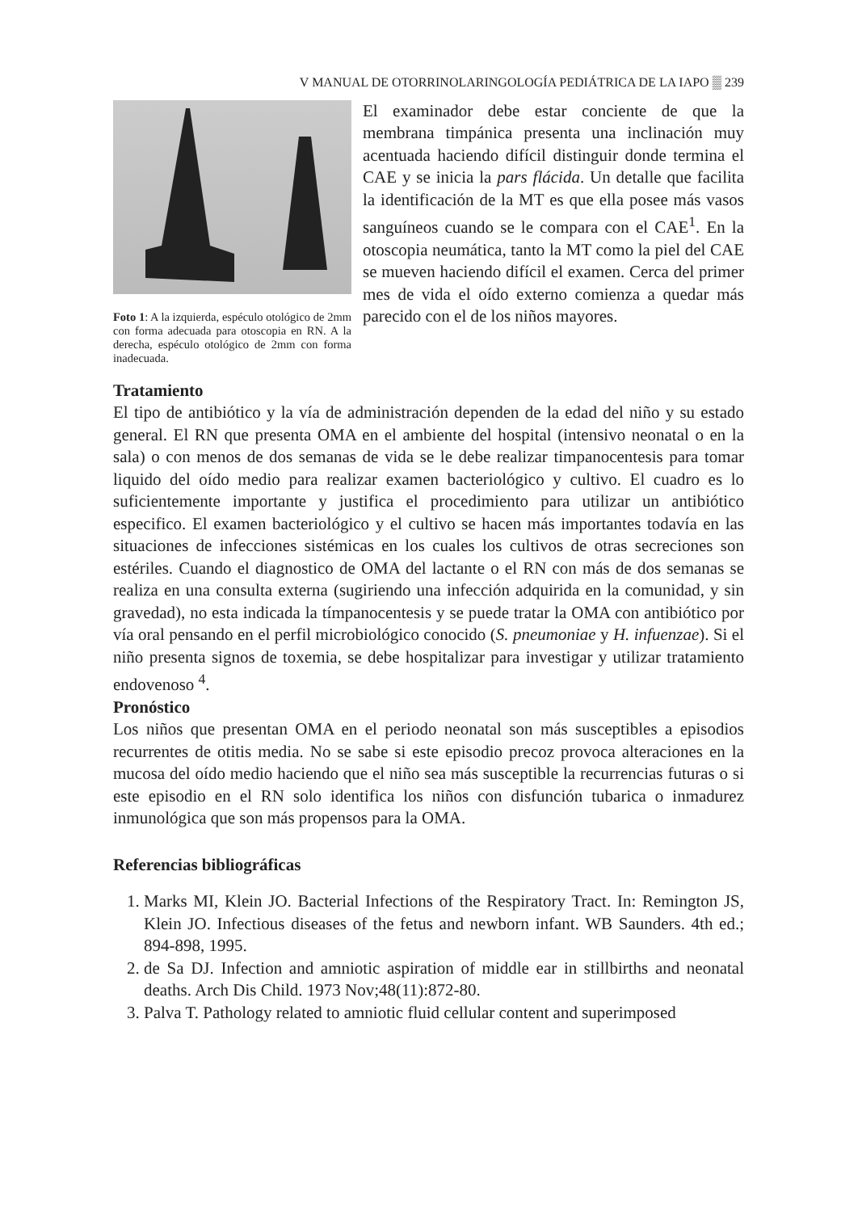V MANUAL DE OTORRINOLARINGOLOGÍA PEDIÁTRICA DE LA IAPO ▒ 239
Foto 1: A la izquierda, espéculo otológico de 2mm con forma adecuada para otoscopia en RN. A la derecha, espéculo otológico de 2mm con forma inadecuada.
El examinador debe estar conciente de que la membrana timpánica presenta una inclinación muy acentuada haciendo difícil distinguir donde termina el CAE y se inicia la pars flácida. Un detalle que facilita la identificación de la MT es que ella posee más vasos sanguíneos cuando se le compara con el CAE<sup>1</sup>. En la otoscopia neumática, tanto la MT como la piel del CAE se mueven haciendo difícil el examen. Cerca del primer mes de vida el oído externo comienza a quedar más parecido con el de los niños mayores.
Tratamiento
El tipo de antibiótico y la vía de administración dependen de la edad del niño y su estado general. El RN que presenta OMA en el ambiente del hospital (intensivo neonatal o en la sala) o con menos de dos semanas de vida se le debe realizar timpanocentesis para tomar liquido del oído medio para realizar examen bacteriológico y cultivo. El cuadro es lo suficientemente importante y justifica el procedimiento para utilizar un antibiótico especifico. El examen bacteriológico y el cultivo se hacen más importantes todavía en las situaciones de infecciones sistémicas en los cuales los cultivos de otras secreciones son estériles. Cuando el diagnostico de OMA del lactante o el RN con más de dos semanas se realiza en una consulta externa (sugiriendo una infección adquirida en la comunidad, y sin gravedad), no esta indicada la tímpanocentesis y se puede tratar la OMA con antibiótico por vía oral pensando en el perfil microbiológico conocido (S. pneumoniae y H. infuenzae). Si el niño presenta signos de toxemia, se debe hospitalizar para investigar y utilizar tratamiento endovenoso <sup>4</sup>.
Pronóstico
Los niños que presentan OMA en el periodo neonatal son más susceptibles a episodios recurrentes de otitis media. No se sabe si este episodio precoz provoca alteraciones en la mucosa del oído medio haciendo que el niño sea más susceptible la recurrencias futuras o si este episodio en el RN solo identifica los niños con disfunción tubarica o inmadurez inmunológica que son más propensos para la OMA.
Referencias bibliográficas
1. Marks MI, Klein JO. Bacterial Infections of the Respiratory Tract. In: Remington JS, Klein JO. Infectious diseases of the fetus and newborn infant. WB Saunders. 4th ed.; 894-898, 1995.
2. de Sa DJ. Infection and amniotic aspiration of middle ear in stillbirths and neonatal deaths. Arch Dis Child. 1973 Nov;48(11):872-80.
3. Palva T. Pathology related to amniotic fluid cellular content and superimposed